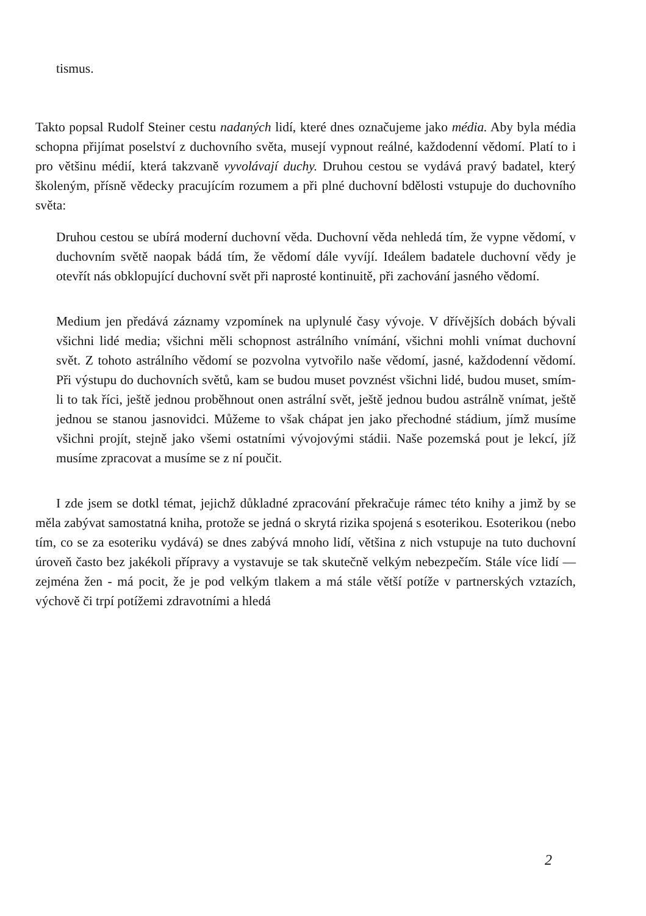tismus.
Takto popsal Rudolf Steiner cestu nadaných lidí, které dnes označujeme jako média. Aby byla média schopna přijímat poselství z duchovního světa, musejí vypnout reálné, každodenní vědomí. Platí to i pro většinu médií, která takzvaně vyvolávají duchy. Druhou cestou se vydává pravý badatel, který školeným, přísně vědecky pracujícím rozumem a při plné duchovní bdělosti vstupuje do duchovního světa:
Druhou cestou se ubírá moderní duchovní věda. Duchovní věda nehledá tím, že vypne vědomí, v duchovním světě naopak bádá tím, že vědomí dále vyvíjí. Ideálem badatele duchovní vědy je otevřít nás obklopující duchovní svět při naprosté kontinuitě, při zachování jasného vědomí.
Medium jen předává záznamy vzpomínek na uplynulé časy vývoje. V dřívějších dobách bývali všichni lidé media; všichni měli schopnost astrálního vnímání, všichni mohli vnímat duchovní svět. Z tohoto astrálního vědomí se pozvolna vytvořilo naše vědomí, jasné, každodenní vědomí. Při výstupu do duchovních světů, kam se budou muset povznést všichni lidé, budou muset, smím-li to tak říci, ještě jednou proběhnout onen astrální svět, ještě jednou budou astrálně vnímat, ještě jednou se stanou jasnovidci. Můžeme to však chápat jen jako přechodné stádium, jímž musíme všichni projít, stejně jako všemi ostatními vývojovými stádii. Naše pozemská pout je lekcí, jíž musíme zpracovat a musíme se z ní poučit.
I zde jsem se dotkl témat, jejichž důkladné zpracování překračuje rámec této knihy a jimž by se měla zabývat samostatná kniha, protože se jedná o skrytá rizika spojená s esoterikou. Esoterikou (nebo tím, co se za esoteriku vydává) se dnes zabývá mnoho lidí, většina z nich vstupuje na tuto duchovní úroveň často bez jakékoli přípravy a vystavuje se tak skutečně velkým nebezpečím. Stále více lidí — zejména žen - má pocit, že je pod velkým tlakem a má stále větší potíže v partnerských vztazích, výchově či trpí potížemi zdravotními a hledá
2